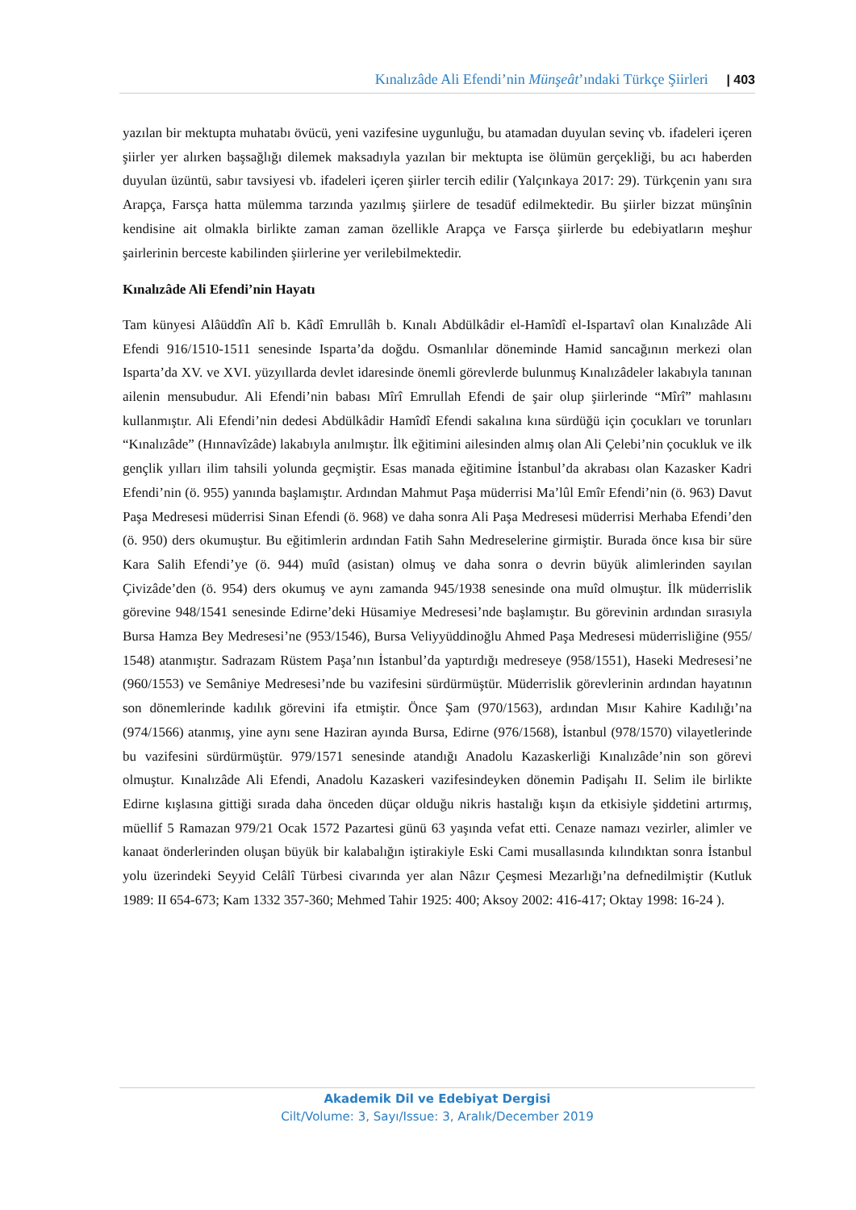Kınalızâde Ali Efendi’nin Münşeât’ındaki Türkçe Şiirleri | 403
yazılan bir mektupta muhatabı övücü, yeni vazifesine uygunluğu, bu atamadan duyulan sevinç vb. ifadeleri içeren şiirler yer alırken başsağlığı dilemek maksadıyla yazılan bir mektupta ise ölümün gerçekliği, bu acı haberden duyulan üzüntü, sabır tavsiyesi vb. ifadeleri içeren şiirler tercih edilir (Yalçınkaya 2017: 29). Türkçenin yanı sıra Arapça, Farsça hatta mülemma tarzında yazılmış şiirlere de tesadüf edilmektedir. Bu şiirler bizzat münşînin kendisine ait olmakla birlikte zaman zaman özellikle Arapça ve Farsça şiirlerde bu edebiyatların meşhur şairlerinin berceste kabilinden şiirlerine yer verilebilmektedir.
Kınalızâde Ali Efendi’nin Hayatı
Tam künyesi Alâüddîn Alî b. Kâdî Emrullâh b. Kınalı Abdülkâdir el-Hamîdî el-Ispartavî olan Kınalızâde Ali Efendi 916/1510-1511 senesinde Isparta’da doğdu. Osmanlılar döneminde Hamid sancağının merkezi olan Isparta’da XV. ve XVI. yüzyıllarda devlet idaresinde önemli görevlerde bulunmuş Kınalızâdeler lakabıyla tanınan ailenin mensubudur. Ali Efendi’nin babası Mîrî Emrullah Efendi de şair olup şiirlerinde “Mîrî” mahlasını kullanmıştır. Ali Efendi’nin dedesi Abdülkâdir Hamîdî Efendi sakalına kına sürdüğü için çocukları ve torunları “Kınalızâde” (Hınnavîzâde) lakabıyla anılmıştır. İlk eğitimini ailesinden almış olan Ali Çelebi’nin çocukluk ve ilk gençlik yılları ilim tahsili yolunda geçmiştir. Esas manada eğitimine İstanbul’da akrabası olan Kazasker Kadri Efendi’nin (ö. 955) yanında başlamıştır. Ardından Mahmut Paşa müderrisi Ma’lûl Emîr Efendi’nin (ö. 963) Davut Paşa Medresesi müderrisi Sinan Efendi (ö. 968) ve daha sonra Ali Paşa Medresesi müderrisi Merhaba Efendi’den (ö. 950) ders okumuştur. Bu eğitimlerin ardından Fatih Sahn Medreselerine girmiştir. Burada önce kısa bir süre Kara Salih Efendi’ye (ö. 944) muîd (asistan) olmuş ve daha sonra o devrin büyük alimlerinden sayılan Çivizâde’den (ö. 954) ders okumuş ve aynı zamanda 945/1938 senesinde ona muîd olmuştur. İlk müderrislik görevine 948/1541 senesinde Edirne’deki Hüsamiye Medresesi’nde başlamıştır. Bu görevinin ardından sırasıyla Bursa Hamza Bey Medresesi’ne (953/1546), Bursa Veliyyüddinoğlu Ahmed Paşa Medresesi müderrisliğine (955/ 1548) atanmıştır. Sadrazam Rüstem Paşa’nın İstanbul’da yaptırdığı medreseye (958/1551), Haseki Medresesi’ne (960/1553) ve Semâniye Medresesi’nde bu vazifesini sürdürmüştür. Müderrislik görevlerinin ardından hayatının son dönemlerinde kadılık görevini ifa etmiştir. Önce Şam (970/1563), ardından Mısır Kahire Kadılığı’na (974/1566) atanmış, yine aynı sene Haziran ayında Bursa, Edirne (976/1568), İstanbul (978/1570) vilayetlerinde bu vazifesini sürdürmüştür. 979/1571 senesinde atandığı Anadolu Kazaskerliği Kınalızâde’nin son görevi olmuştur. Kınalızâde Ali Efendi, Anadolu Kazaskeri vazifesindeyken dönemin Padişahı II. Selim ile birlikte Edirne kışlasına gittiği sırada daha önceden düçar olduğu nikris hastalığı kışın da etkisiyle şiddetini artırmış, müellif 5 Ramazan 979/21 Ocak 1572 Pazartesi günü 63 yaşında vefat etti. Cenaze namazı vezirler, alimler ve kanaat önderlerinden oluşan büyük bir kalabalığın iştirakiyle Eski Cami musallasında kılındıktan sonra İstanbul yolu üzerindeki Seyyid Celâlî Türbesi civarında yer alan Nâzır Çeşmesi Mezarlığı’na defnedilmiştir (Kutluk 1989: II 654-673; Kam 1332 357-360; Mehmed Tahir 1925: 400; Aksoy 2002: 416-417; Oktay 1998: 16-24 ).
Akademik Dil ve Edebiyat Dergisi
Cilt/Volume: 3, Sayı/Issue: 3, Aralık/December 2019